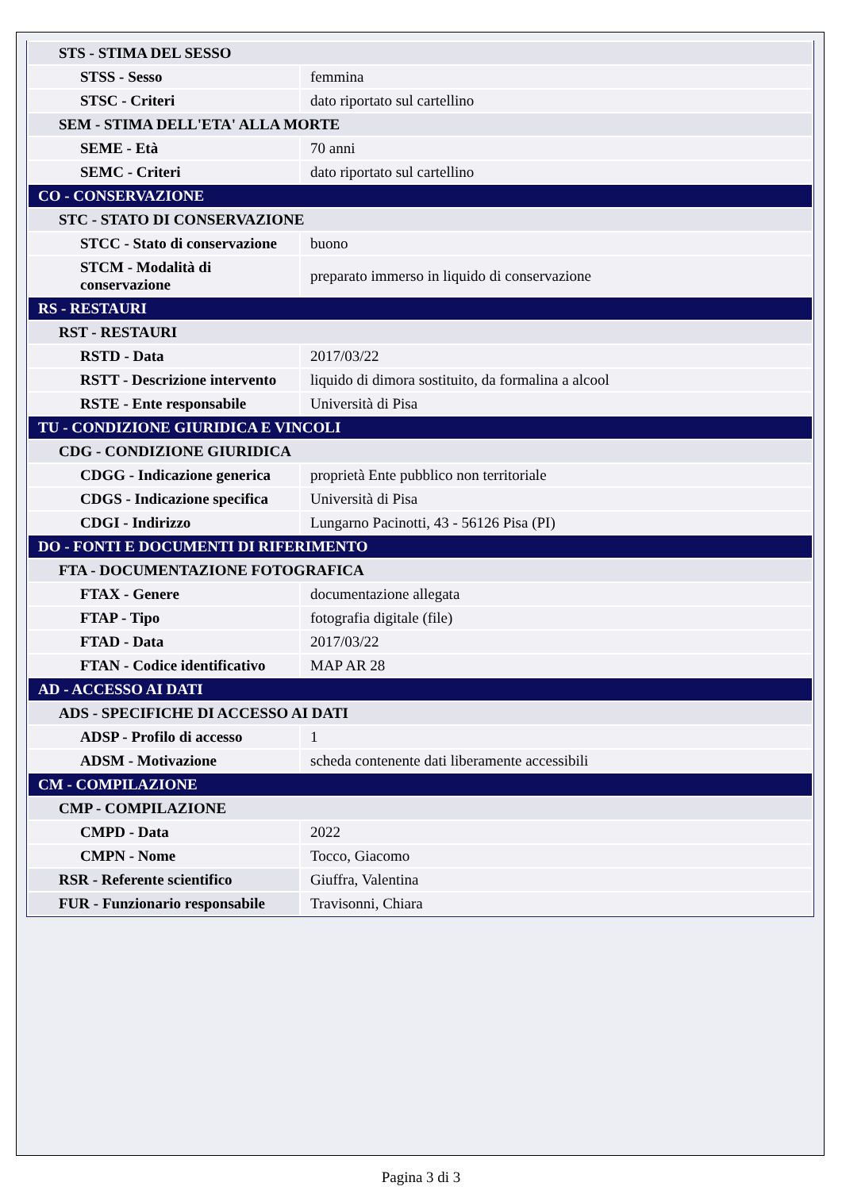| STS - STIMA DEL SESSO | |
| STSS - Sesso | femmina |
| STSC - Criteri | dato riportato sul cartellino |
| SEM - STIMA DELL'ETA' ALLA MORTE | |
| SEME - Età | 70 anni |
| SEMC - Criteri | dato riportato sul cartellino |
| CO - CONSERVAZIONE | |
| STC - STATO DI CONSERVAZIONE | |
| STCC - Stato di conservazione | buono |
| STCM - Modalità di conservazione | preparato immerso in liquido di conservazione |
| RS - RESTAURI | |
| RST - RESTAURI | |
| RSTD - Data | 2017/03/22 |
| RSTT - Descrizione intervento | liquido di dimora sostituito, da formalina a alcool |
| RSTE - Ente responsabile | Università di Pisa |
| TU - CONDIZIONE GIURIDICA E VINCOLI | |
| CDG - CONDIZIONE GIURIDICA | |
| CDGG - Indicazione generica | proprietà Ente pubblico non territoriale |
| CDGS - Indicazione specifica | Università di Pisa |
| CDGI - Indirizzo | Lungarno Pacinotti, 43 - 56126 Pisa (PI) |
| DO - FONTI E DOCUMENTI DI RIFERIMENTO | |
| FTA - DOCUMENTAZIONE FOTOGRAFICA | |
| FTAX - Genere | documentazione allegata |
| FTAP - Tipo | fotografia digitale (file) |
| FTAD - Data | 2017/03/22 |
| FTAN - Codice identificativo | MAP AR 28 |
| AD - ACCESSO AI DATI | |
| ADS - SPECIFICHE DI ACCESSO AI DATI | |
| ADSP - Profilo di accesso | 1 |
| ADSM - Motivazione | scheda contenente dati liberamente accessibili |
| CM - COMPILAZIONE | |
| CMP - COMPILAZIONE | |
| CMPD - Data | 2022 |
| CMPN - Nome | Tocco, Giacomo |
| RSR - Referente scientifico | Giuffra, Valentina |
| FUR - Funzionario responsabile | Travisonni, Chiara |
Pagina 3 di 3